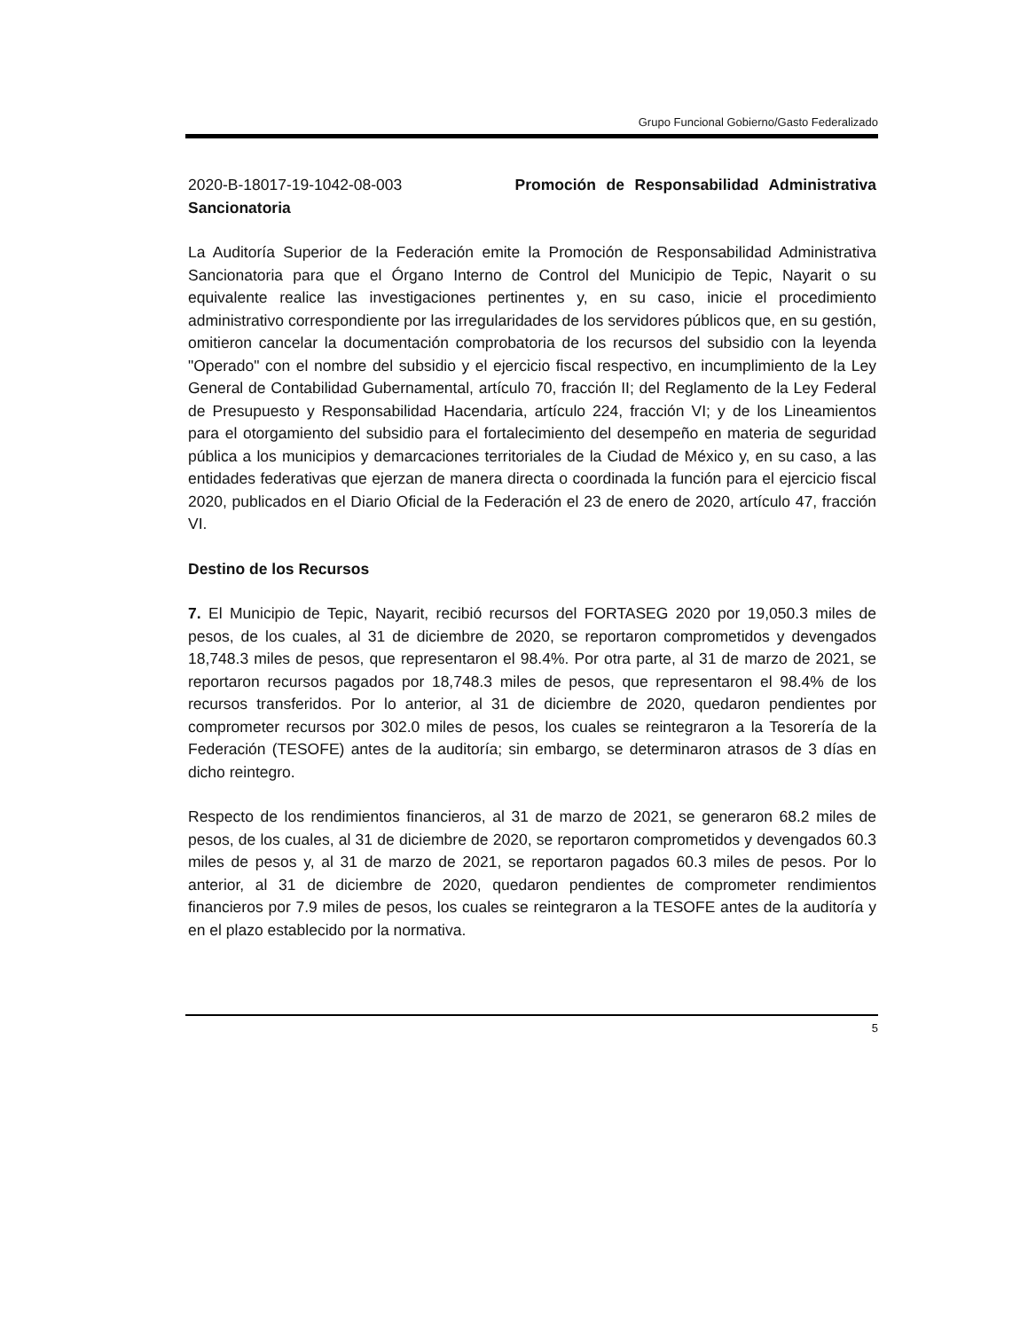Grupo Funcional Gobierno/Gasto Federalizado
2020-B-18017-19-1042-08-003 Promoción de Responsabilidad Administrativa Sancionatoria
La Auditoría Superior de la Federación emite la Promoción de Responsabilidad Administrativa Sancionatoria para que el Órgano Interno de Control del Municipio de Tepic, Nayarit o su equivalente realice las investigaciones pertinentes y, en su caso, inicie el procedimiento administrativo correspondiente por las irregularidades de los servidores públicos que, en su gestión, omitieron cancelar la documentación comprobatoria de los recursos del subsidio con la leyenda "Operado" con el nombre del subsidio y el ejercicio fiscal respectivo, en incumplimiento de la Ley General de Contabilidad Gubernamental, artículo 70, fracción II; del Reglamento de la Ley Federal de Presupuesto y Responsabilidad Hacendaria, artículo 224, fracción VI; y de los Lineamientos para el otorgamiento del subsidio para el fortalecimiento del desempeño en materia de seguridad pública a los municipios y demarcaciones territoriales de la Ciudad de México y, en su caso, a las entidades federativas que ejerzan de manera directa o coordinada la función para el ejercicio fiscal 2020, publicados en el Diario Oficial de la Federación el 23 de enero de 2020, artículo 47, fracción VI.
Destino de los Recursos
7. El Municipio de Tepic, Nayarit, recibió recursos del FORTASEG 2020 por 19,050.3 miles de pesos, de los cuales, al 31 de diciembre de 2020, se reportaron comprometidos y devengados 18,748.3 miles de pesos, que representaron el 98.4%. Por otra parte, al 31 de marzo de 2021, se reportaron recursos pagados por 18,748.3 miles de pesos, que representaron el 98.4% de los recursos transferidos. Por lo anterior, al 31 de diciembre de 2020, quedaron pendientes por comprometer recursos por 302.0 miles de pesos, los cuales se reintegraron a la Tesorería de la Federación (TESOFE) antes de la auditoría; sin embargo, se determinaron atrasos de 3 días en dicho reintegro.
Respecto de los rendimientos financieros, al 31 de marzo de 2021, se generaron 68.2 miles de pesos, de los cuales, al 31 de diciembre de 2020, se reportaron comprometidos y devengados 60.3 miles de pesos y, al 31 de marzo de 2021, se reportaron pagados 60.3 miles de pesos. Por lo anterior, al 31 de diciembre de 2020, quedaron pendientes de comprometer rendimientos financieros por 7.9 miles de pesos, los cuales se reintegraron a la TESOFE antes de la auditoría y en el plazo establecido por la normativa.
5